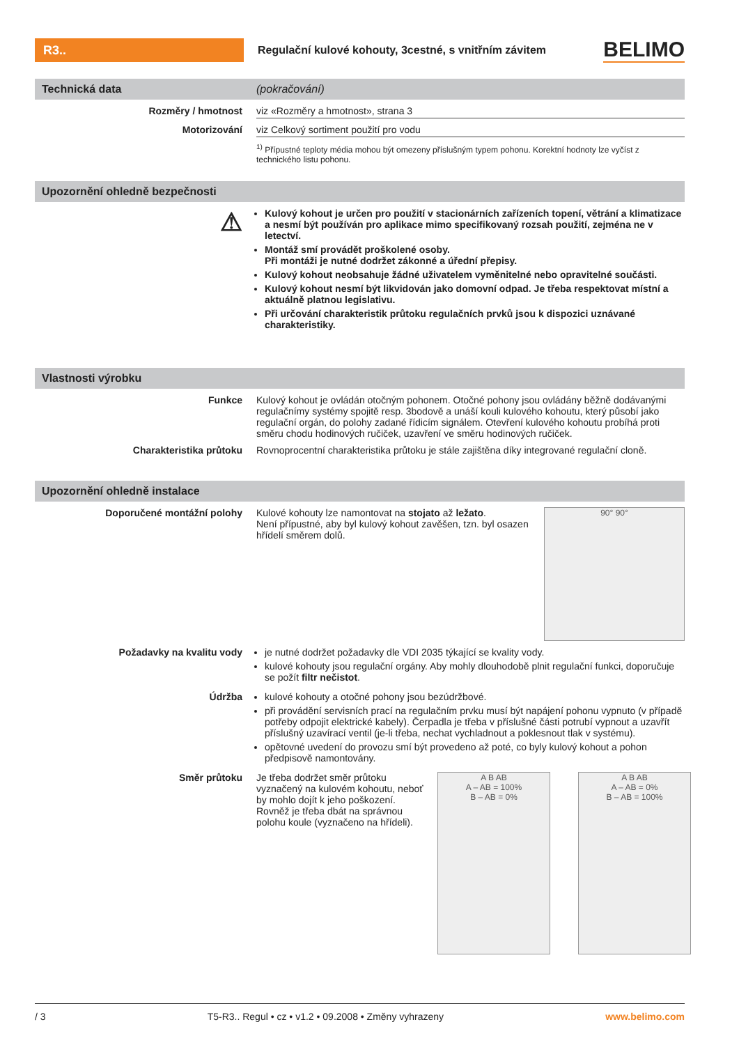R3..
Regulační kulové kohouty, 3cestné, s vnitřním závitem
BELIMO
Technická data (pokračování)
Rozměry / hmotnost viz «Rozměry a hmotnost», strana 3
Motorizování viz Celkový sortiment použití pro vodu
<sup>1)</sup> Přípustné teploty média mohou být omezeny příslušným typem pohonu. Korektní hodnoty lze vyčíst z technického listu pohonu.
Upozornění ohledně bezpečnosti
⚠
Kulový kohout je určen pro použití v stacionárních zařízeních topení, větrání a klimatizace a nesmí být používán pro aplikace mimo specifikovaný rozsah použití, zejména ne v letectví.
Montáž smí provádět proškolené osoby.
Při montáži je nutné dodržet zákonné a úřední přepisy.
Kulový kohout neobsahuje žádné uživatelem vyměnitelné nebo opravitelné součásti.
Kulový kohout nesmí být likvidován jako domovní odpad. Je třeba respektovat místní a aktuálně platnou legislativu.
Při určování charakteristik průtoku regulačních prvků jsou k dispozici uznávané charakteristiky.
Vlastnosti výrobku
Funkce Kulový kohout je ovládán otočným pohonem. Otočné pohony jsou ovládány běžně dodávanými regulačnímy systémy spojitě resp. 3bodově a unáší kouli kulového kohoutu, který působí jako regulační orgán, do polohy zadané řídicím signálem. Otevření kulového kohoutu probíhá proti směru chodu hodinových ručiček, uzavření ve směru hodinových ručiček.
Charakteristika průtoku Rovnoprocentní charakteristika průtoku je stále zajištěna díky integrované regulační cloně.
Upozornění ohledně instalace
Doporučené montážní polohy Kulové kohouty lze namontovat na stojato až ležato.
Není přípustné, aby byl kulový kohout zavěšen, tzn. byl osazen hřídelí směrem dolů.
90° 90°
Požadavky na kvalitu vody je nutné dodržet požadavky dle VDI 2035 týkající se kvality vody.
kulové kohouty jsou regulační orgány. Aby mohly dlouhodobě plnit regulační funkci, doporučuje se požít filtr nečistot.
Údržba kulové kohouty a otočné pohony jsou bezúdržbové.
při provádění servisních prací na regulačním prvku musí být napájení pohonu vypnuto (v případě potřeby odpojit elektrické kabely). Čerpadla je třeba v příslušné části potrubí vypnout a uzavřít příslušný uzavírací ventil (je-li třeba, nechat vychladnout a poklesnout tlak v systému).
opětovné uvedení do provozu smí být provedeno až poté, co byly kulový kohout a pohon předpisově namontovány.
Směr průtoku Je třeba dodržet směr průtoku vyznačený na kulovém kohoutu, neboť by mohlo dojít k jeho poškození.
Rovněž je třeba dbát na správnou polohu koule (vyznačeno na hřídeli).
A B AB
A – AB = 100%
B – AB = 0%
A B AB
A – AB = 0%
B – AB = 100%
/ 3 T5-R3.. Regul • cz • v1.2 • 09.2008 • Změny vyhrazeny www.belimo.com